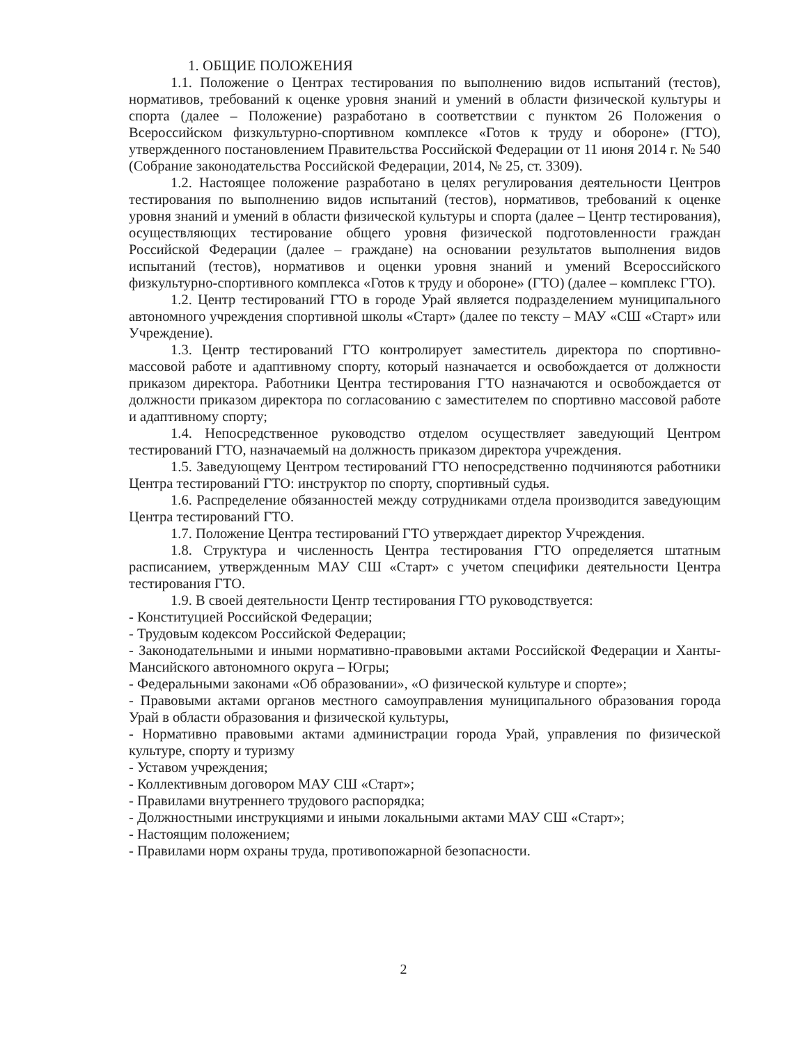1. ОБЩИЕ ПОЛОЖЕНИЯ
1.1. Положение о Центрах тестирования по выполнению видов испытаний (тестов), нормативов, требований к оценке уровня знаний и умений в области физической культуры и спорта (далее – Положение) разработано в соответствии с пунктом 26 Положения о Всероссийском физкультурно-спортивном комплексе «Готов к труду и обороне» (ГТО), утвержденного постановлением Правительства Российской Федерации от 11 июня 2014 г. № 540 (Собрание законодательства Российской Федерации, 2014, № 25, ст. 3309).
1.2. Настоящее положение разработано в целях регулирования деятельности Центров тестирования по выполнению видов испытаний (тестов), нормативов, требований к оценке уровня знаний и умений в области физической культуры и спорта (далее – Центр тестирования), осуществляющих тестирование общего уровня физической подготовленности граждан Российской Федерации (далее – граждане) на основании результатов выполнения видов испытаний (тестов), нормативов и оценки уровня знаний и умений Всероссийского физкультурно-спортивного комплекса «Готов к труду и обороне» (ГТО) (далее – комплекс ГТО).
1.2. Центр тестирований ГТО в городе Урай является подразделением муниципального автономного учреждения спортивной школы «Старт» (далее по тексту – МАУ «СШ «Старт» или Учреждение).
1.3. Центр тестирований ГТО контролирует заместитель директора по спортивно-массовой работе и адаптивному спорту, который назначается и освобождается от должности приказом директора. Работники Центра тестирования ГТО назначаются и освобождается от должности приказом директора по согласованию с заместителем по спортивно массовой работе и адаптивному спорту;
1.4. Непосредственное руководство отделом осуществляет заведующий Центром тестирований ГТО, назначаемый на должность приказом директора учреждения.
1.5. Заведующему Центром тестирований ГТО непосредственно подчиняются работники Центра тестирований ГТО: инструктор по спорту, спортивный судья.
1.6. Распределение обязанностей между сотрудниками отдела производится заведующим Центра тестирований ГТО.
1.7. Положение Центра тестирований ГТО утверждает директор Учреждения.
1.8. Структура и численность Центра тестирования ГТО определяется штатным расписанием, утвержденным МАУ СШ «Старт» с учетом специфики деятельности Центра тестирования ГТО.
1.9. В своей деятельности Центр тестирования ГТО руководствуется:
- Конституцией Российской Федерации;
- Трудовым кодексом Российской Федерации;
- Законодательными и иными нормативно-правовыми актами Российской Федерации и Ханты-Мансийского автономного округа – Югры;
- Федеральными законами «Об образовании», «О физической культуре и спорте»;
- Правовыми актами органов местного самоуправления муниципального образования города Урай в области образования и физической культуры,
- Нормативно правовыми актами администрации города Урай, управления по физической культуре, спорту и туризму
- Уставом учреждения;
- Коллективным договором МАУ СШ «Старт»;
- Правилами внутреннего трудового распорядка;
- Должностными инструкциями и иными локальными актами МАУ СШ «Старт»;
- Настоящим положением;
- Правилами норм охраны труда, противопожарной безопасности.
2